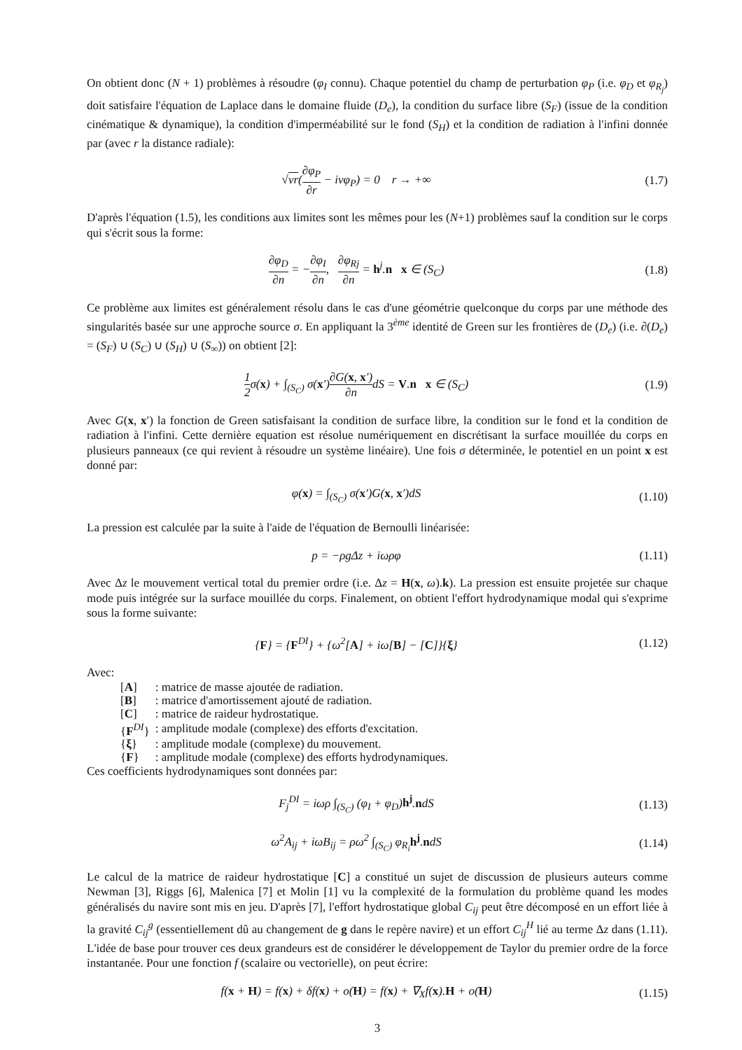On obtient donc (N + 1) problèmes à résoudre (φ<sub>I</sub> connu). Chaque potentiel du champ de perturbation φ<sub>P</sub> (i.e. φ<sub>D</sub> et φ<sub>R<sub>j</sub></sub>) doit satisfaire l'équation de Laplace dans le domaine fluide (D<sub>e</sub>), la condition du surface libre (S<sub>F</sub>) (issue de la condition cinématique & dynamique), la condition d'imperméabilité sur le fond (S<sub>H</sub>) et la condition de radiation à l'infini donnée par (avec r la distance radiale):
√νr(∂φ<sub>P</sub> ∂r − iνφ<sub>P</sub>) = 0 r → +∞
(1.7)
D'après l'équation (1.5), les conditions aux limites sont les mêmes pour les (N+1) problèmes sauf la condition sur le corps qui s'écrit sous la forme:
∂φ<sub>D</sub> ∂n = −∂φ<sub>I</sub> ∂n, ∂φ<sub>Rj</sub> ∂n = h<sup>j</sup>.n x ∈ (S<sub>C</sub>)
(1.8)
Ce problème aux limites est généralement résolu dans le cas d'une géométrie quelconque du corps par une méthode des singularités basée sur une approche source σ. En appliquant la 3<sup>ème</sup> identité de Green sur les frontières de (D<sub>e</sub>) (i.e. ∂(D<sub>e</sub>) = (S<sub>F</sub>) ∪ (S<sub>C</sub>) ∪ (S<sub>H</sub>) ∪ (S<sub>∞</sub>)) on obtient [2]:
1 2σ(x) + ∫<sub>(S<sub>C</sub>)</sub> σ(x′)∂G(x, x′) ∂ndS = V.n x ∈ (S<sub>C</sub>)
(1.9)
Avec G(x, x′) la fonction de Green satisfaisant la condition de surface libre, la condition sur le fond et la condition de radiation à l'infini. Cette dernière equation est résolue numériquement en discrétisant la surface mouillée du corps en plusieurs panneaux (ce qui revient à résoudre un système linéaire). Une fois σ déterminée, le potentiel en un point x est donné par:
φ(x) = ∫<sub>(S<sub>C</sub>)</sub> σ(x′)G(x, x′)dS
(1.10)
La pression est calculée par la suite à l'aide de l'équation de Bernoulli linéarisée:
p = −ρgΔz + iωρφ
(1.11)
Avec Δz le mouvement vertical total du premier ordre (i.e. Δz = H(x, ω).k). La pression est ensuite projetée sur chaque mode puis intégrée sur la surface mouillée du corps. Finalement, on obtient l'effort hydrodynamique modal qui s'exprime sous la forme suivante:
{F} = {F<sup>DI</sup>} + {ω<sup>2</sup>[A] + iω[B] − [C]}{ξ}
(1.12)
Avec:
| [ A ] | : matrice de masse ajoutée de radiation. |
| [ B ] | : matrice d'amortissement ajouté de radiation. |
| [ C ] | : matrice de raideur hydrostatique. |
| { F<sup>DI</sup>} | : amplitude modale (complexe) des efforts d'excitation. |
| { ξ } | : amplitude modale (complexe) du mouvement. |
| { F } | : amplitude modale (complexe) des efforts hydrodynamiques. |
Ces coefficients hydrodynamiques sont données par:
F<sub>j</sub><sup>DI</sup> = iωρ ∫<sub>(S<sub>C</sub>)</sub> (φ<sub>I</sub> + φ<sub>D</sub>)h<sup>j</sup>.ndS
(1.13)
ω<sup>2</sup>A<sub>ij</sub> + iωB<sub>ij</sub> = ρω<sup>2</sup> ∫<sub>(S<sub>C</sub>)</sub> φ<sub>R<sub>i</sub></sub>h<sup>j</sup>.ndS
(1.14)
Le calcul de la matrice de raideur hydrostatique [C] a constitué un sujet de discussion de plusieurs auteurs comme Newman [3], Riggs [6], Malenica [7] et Molin [1] vu la complexité de la formulation du problème quand les modes généralisés du navire sont mis en jeu. D'après [7], l'effort hydrostatique global C<sub>ij</sub> peut être décomposé en un effort liée à la gravité C<sub>ij</sub><sup>g</sup> (essentiellement dû au changement de g dans le repère navire) et un effort C<sub>ij</sub><sup>H</sup> lié au terme Δz dans (1.11). L'idée de base pour trouver ces deux grandeurs est de considérer le développement de Taylor du premier ordre de la force instantanée. Pour une fonction f (scalaire ou vectorielle), on peut écrire:
f(x + H) = f(x) + δf(x) + o(H) = f(x) + ∇<sub>X</sub>f(x).H + o(H)
(1.15)
3